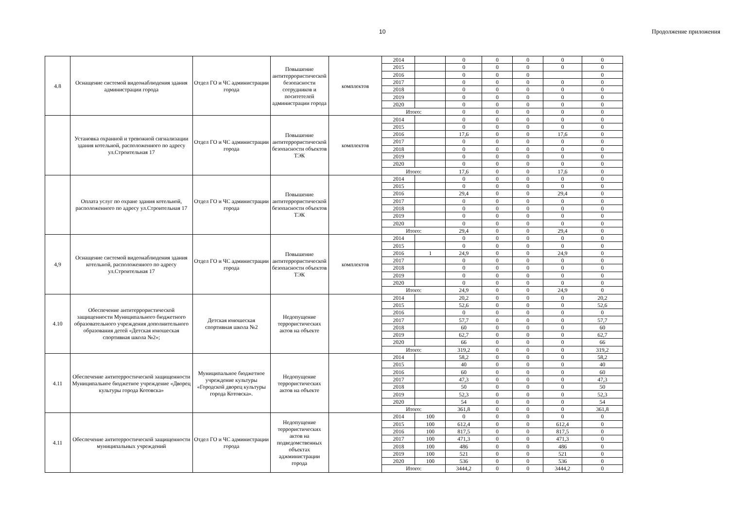10 Продолжение приложения
| 4.8 | Оснащение системой видеонаблюдения здания администрации города | Отдел ГО и ЧС администрации города | Повышение антитеррористической безопасности сотрудников и поситетелей администрации города | комплектов | 2014 | | 0 | 0 | 0 | 0 | 0 |
| | | | | | 2015 | | 0 | 0 | 0 | 0 | 0 |
| | | | | | 2016 | | 0 | 0 | 0 | | 0 |
| | | | | | 2017 | | 0 | 0 | 0 | 0 | 0 |
| | | | | | 2018 | | 0 | 0 | 0 | 0 | 0 |
| | | | | | 2019 | | 0 | 0 | 0 | 0 | 0 |
| | | | | | 2020 | | 0 | 0 | 0 | 0 | 0 |
| | | | | | Итого: | | 0 | 0 | 0 | 0 | 0 |
| | Установка охранной и тревожной сигнализации здания котельной, расположенного по адресу ул.Строительная 17 | Отдел ГО и ЧС администрации города | Повышение антитеррористической безопасности объектов ТЭК | комплектов | 2014 | | 0 | 0 | 0 | 0 | 0 |
| | | | | | 2015 | | 0 | 0 | 0 | 0 | 0 |
| | | | | | 2016 | | 17,6 | 0 | 0 | 17,6 | 0 |
| | | | | | 2017 | | 0 | 0 | 0 | 0 | 0 |
| | | | | | 2018 | | 0 | 0 | 0 | 0 | 0 |
| | | | | | 2019 | | 0 | 0 | 0 | 0 | 0 |
| | | | | | 2020 | | 0 | 0 | 0 | 0 | 0 |
| | | | | | Итого: | | 17,6 | 0 | 0 | 17,6 | 0 |
| | Оплата услуг по охране здания котельной, расположенного по адресу ул.Строительная 17 | Отдел ГО и ЧС администрации города | Повышение антитеррористической безопасности объектов ТЭК | | 2014 | | 0 | 0 | 0 | 0 | 0 |
| | | | | | 2015 | | 0 | 0 | 0 | 0 | 0 |
| | | | | | 2016 | | 29,4 | 0 | 0 | 29,4 | 0 |
| | | | | | 2017 | | 0 | 0 | 0 | 0 | 0 |
| | | | | | 2018 | | 0 | 0 | 0 | 0 | 0 |
| | | | | | 2019 | | 0 | 0 | 0 | 0 | 0 |
| | | | | | 2020 | | 0 | 0 | 0 | 0 | 0 |
| | | | | | Итого: | | 29,4 | 0 | 0 | 29,4 | 0 |
| 4,9 | Оснащение системой видеонаблюдения здания котельной, расположенного по адресу ул.Строительная 17 | Отдел ГО и ЧС администрации города | Повышение антитеррористической безопасности объектов ТЭК | комплектов | 2014 | | 0 | 0 | 0 | 0 | 0 |
| | | | | | 2015 | | 0 | 0 | 0 | 0 | 0 |
| | | | | | 2016 | 1 | 24,9 | 0 | 0 | 24,9 | 0 |
| | | | | | 2017 | | 0 | 0 | 0 | 0 | 0 |
| | | | | | 2018 | | 0 | 0 | 0 | 0 | 0 |
| | | | | | 2019 | | 0 | 0 | 0 | 0 | 0 |
| | | | | | 2020 | | 0 | 0 | 0 | 0 | 0 |
| | | | | | Итого: | | 24,9 | 0 | 0 | 24,9 | 0 |
| 4.10 | Обеспечение антитеррористической защищенности Муниципального бюджетного образовательного учреждения дополнительного образования детей «Детская юношеская спортивная школа №2»; | Детская юношеская спортивная школа №2 | Недопущение террористических актов на объекте | | 2014 | | 20,2 | 0 | 0 | 0 | 20,2 |
| | | | | | 2015 | | 52,6 | 0 | 0 | 0 | 52,6 |
| | | | | | 2016 | | 0 | 0 | 0 | 0 | 0 |
| | | | | | 2017 | | 57,7 | 0 | 0 | 0 | 57,7 |
| | | | | | 2018 | | 60 | 0 | 0 | 0 | 60 |
| | | | | | 2019 | | 62,7 | 0 | 0 | 0 | 62,7 |
| | | | | | 2020 | | 66 | 0 | 0 | 0 | 66 |
| | | | | | Итого: | | 319,2 | 0 | 0 | 0 | 319,2 |
| 4.11 | Обеспечение антитерростической защищенности Муниципальное бюджетное учреждение «Дворец культуры города Котовска» | Муниципальное бюджетное учреждение культуры «Городской дворец культуры города Котовска». | Недопущение террористических актов на объекте | | 2014 | | 58,2 | 0 | 0 | 0 | 58,2 |
| | | | | | 2015 | | 40 | 0 | 0 | 0 | 40 |
| | | | | | 2016 | | 60 | 0 | 0 | 0 | 60 |
| | | | | | 2017 | | 47,3 | 0 | 0 | 0 | 47,3 |
| | | | | | 2018 | | 50 | 0 | 0 | 0 | 50 |
| | | | | | 2019 | | 52,3 | 0 | 0 | 0 | 52,3 |
| | | | | | 2020 | | 54 | 0 | 0 | 0 | 54 |
| | | | | | Итого: | | 361,8 | 0 | 0 | 0 | 361,8 |
| 4.11 | Обеспечение антитерростической защищенности муниципальных учреждений | Отдел ГО и ЧС администрации города | Недопущение террористических актов на подведомственных объектах аджминистрации города | | 2014 | 100 | 0 | 0 | 0 | 0 | 0 |
| | | | | | 2015 | 100 | 612,4 | 0 | 0 | 612,4 | 0 |
| | | | | | 2016 | 100 | 817,5 | 0 | 0 | 817,5 | 0 |
| | | | | | 2017 | 100 | 471,3 | 0 | 0 | 471,3 | 0 |
| | | | | | 2018 | 100 | 486 | 0 | 0 | 486 | 0 |
| | | | | | 2019 | 100 | 521 | 0 | 0 | 521 | 0 |
| | | | | | 2020 | 100 | 536 | 0 | 0 | 536 | 0 |
| | | | | | Итого: | | 3444,2 | 0 | 0 | 3444,2 | 0 |